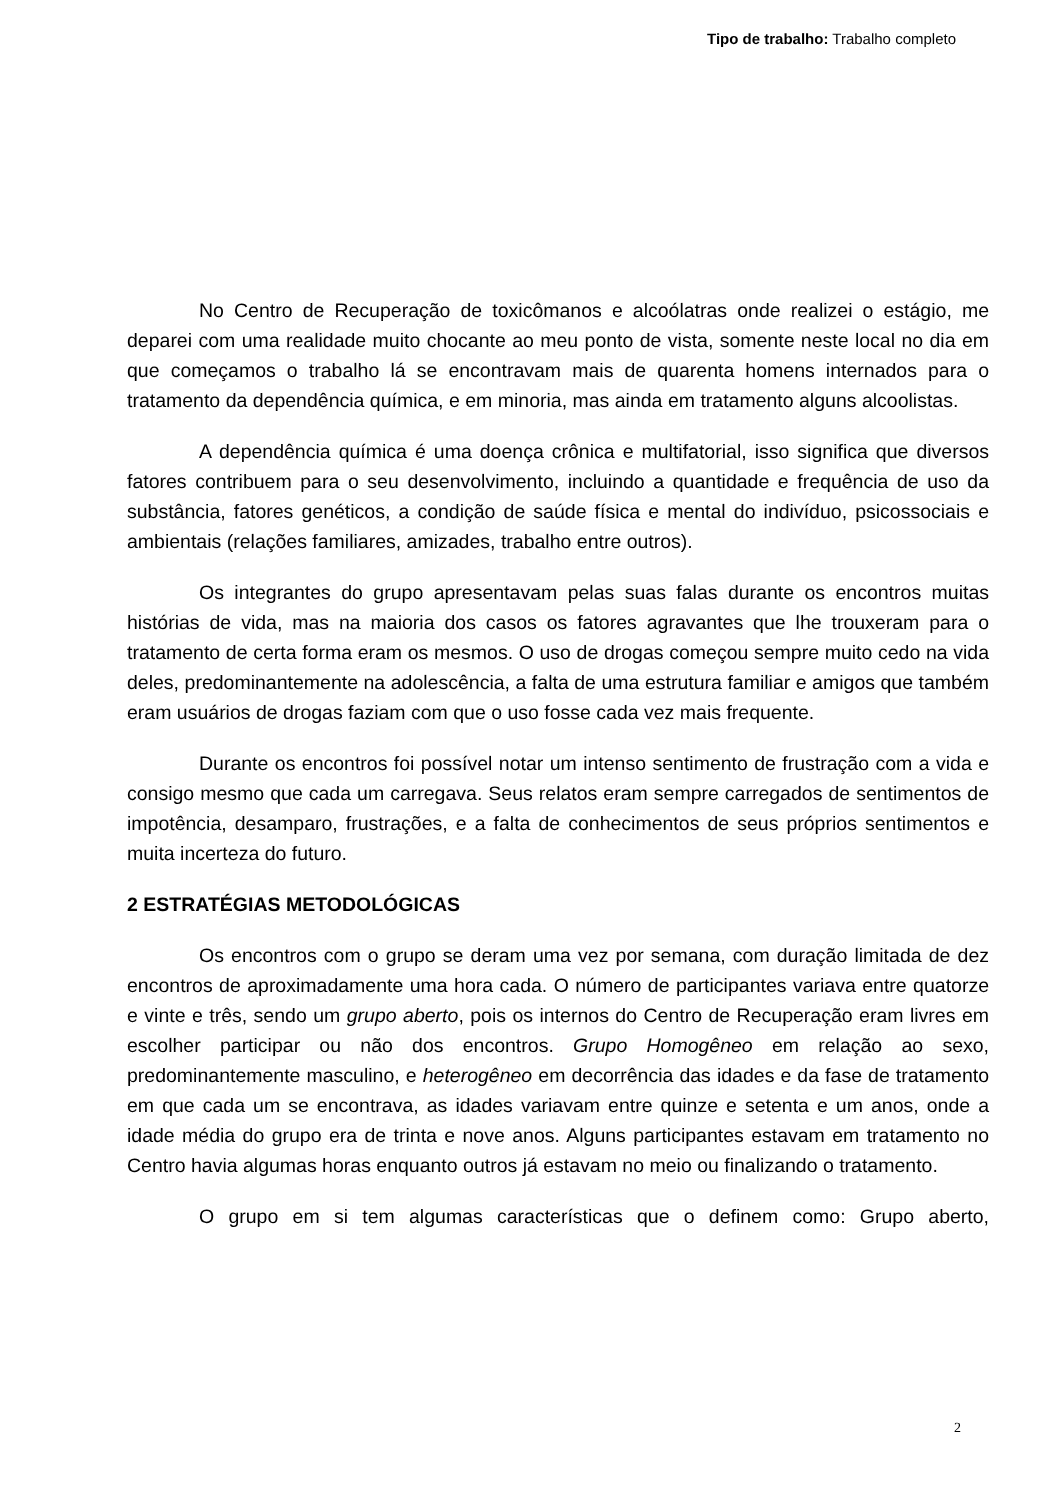Tipo de trabalho: Trabalho completo
No Centro de Recuperação de toxicômanos e alcoólatras onde realizei o estágio, me deparei com uma realidade muito chocante ao meu ponto de vista, somente neste local no dia em que começamos o trabalho lá se encontravam mais de quarenta homens internados para o tratamento da dependência química, e em minoria, mas ainda em tratamento alguns alcoolistas.
A dependência química é uma doença crônica e multifatorial, isso significa que diversos fatores contribuem para o seu desenvolvimento, incluindo a quantidade e frequência de uso da substância, fatores genéticos, a condição de saúde física e mental do indivíduo, psicossociais e ambientais (relações familiares, amizades, trabalho entre outros).
Os integrantes do grupo apresentavam pelas suas falas durante os encontros muitas histórias de vida, mas na maioria dos casos os fatores agravantes que lhe trouxeram para o tratamento de certa forma eram os mesmos. O uso de drogas começou sempre muito cedo na vida deles, predominantemente na adolescência, a falta de uma estrutura familiar e amigos que também eram usuários de drogas faziam com que o uso fosse cada vez mais frequente.
Durante os encontros foi possível notar um intenso sentimento de frustração com a vida e consigo mesmo que cada um carregava. Seus relatos eram sempre carregados de sentimentos de impotência, desamparo, frustrações, e a falta de conhecimentos de seus próprios sentimentos e muita incerteza do futuro.
2 ESTRATÉGIAS METODOLÓGICAS
Os encontros com o grupo se deram uma vez por semana, com duração limitada de dez encontros de aproximadamente uma hora cada. O número de participantes variava entre quatorze e vinte e três, sendo um grupo aberto, pois os internos do Centro de Recuperação eram livres em escolher participar ou não dos encontros. Grupo Homogêneo em relação ao sexo, predominantemente masculino, e heterogêneo em decorrência das idades e da fase de tratamento em que cada um se encontrava, as idades variavam entre quinze e setenta e um anos, onde a idade média do grupo era de trinta e nove anos. Alguns participantes estavam em tratamento no Centro havia algumas horas enquanto outros já estavam no meio ou finalizando o tratamento.
O grupo em si tem algumas características que o definem como: Grupo aberto,
2